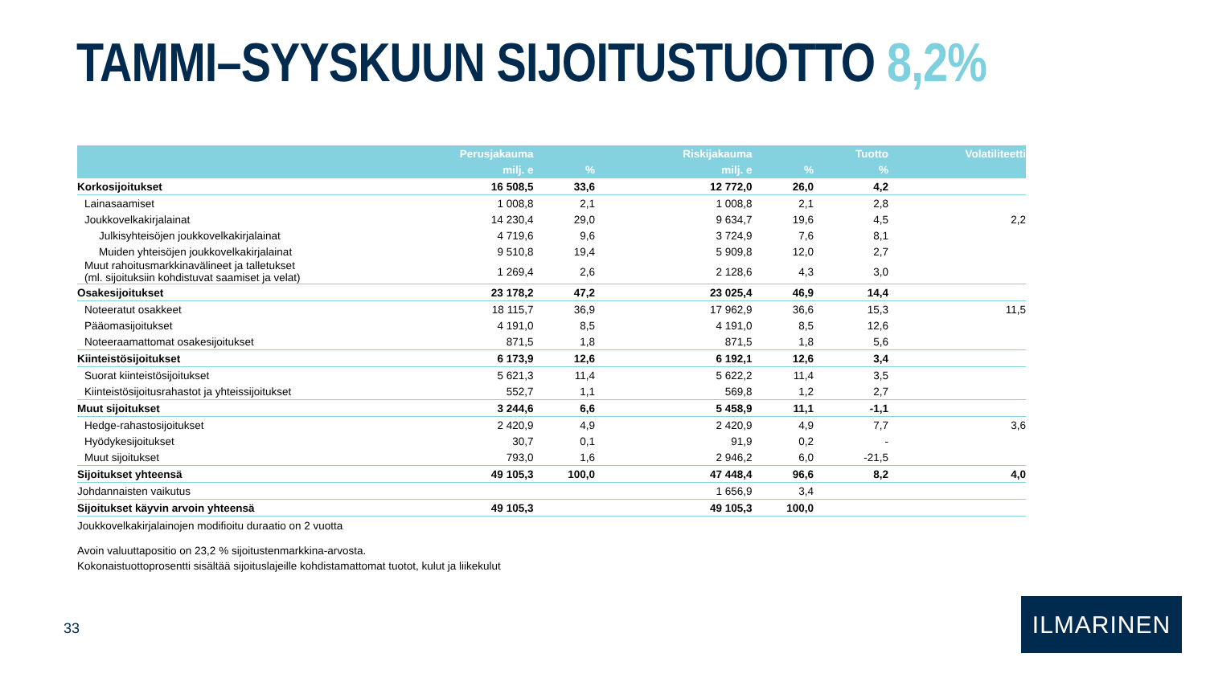TAMMI–SYYSKUUN SIJOITUSTUOTTO 8,2%
| | Perusjakauma | | Riskijakauma | | Tuotto | Volatiliteetti |
| --- | --- | --- | --- | --- | --- | --- |
| | milj. e | % | milj. e | % | % | |
| Korkosijoitukset | 16 508,5 | 33,6 | 12 772,0 | 26,0 | 4,2 | |
| Lainasaamiset | 1 008,8 | 2,1 | 1 008,8 | 2,1 | 2,8 | |
| Joukkovelkakirjalainat | 14 230,4 | 29,0 | 9 634,7 | 19,6 | 4,5 | 2,2 |
| Julkisyhteisöjen joukkovelkakirjalainat | 4 719,6 | 9,6 | 3 724,9 | 7,6 | 8,1 | |
| Muiden yhteisöjen joukkovelkakirjalainat | 9 510,8 | 19,4 | 5 909,8 | 12,0 | 2,7 | |
| Muut rahoitusmarkkinavälineet ja talletukset (ml. sijoituksiin kohdistuvat saamiset ja velat) | 1 269,4 | 2,6 | 2 128,6 | 4,3 | 3,0 | |
| Osakesijoitukset | 23 178,2 | 47,2 | 23 025,4 | 46,9 | 14,4 | |
| Noteeratut osakkeet | 18 115,7 | 36,9 | 17 962,9 | 36,6 | 15,3 | 11,5 |
| Pääomasijoitukset | 4 191,0 | 8,5 | 4 191,0 | 8,5 | 12,6 | |
| Noteeraamattomat osakesijoitukset | 871,5 | 1,8 | 871,5 | 1,8 | 5,6 | |
| Kiinteistösijoitukset | 6 173,9 | 12,6 | 6 192,1 | 12,6 | 3,4 | |
| Suorat kiinteistösijoitukset | 5 621,3 | 11,4 | 5 622,2 | 11,4 | 3,5 | |
| Kiinteistösijoitusrahastot ja yhteissijoitukset | 552,7 | 1,1 | 569,8 | 1,2 | 2,7 | |
| Muut sijoitukset | 3 244,6 | 6,6 | 5 458,9 | 11,1 | -1,1 | |
| Hedge-rahastosijoitukset | 2 420,9 | 4,9 | 2 420,9 | 4,9 | 7,7 | 3,6 |
| Hyödykesijoitukset | 30,7 | 0,1 | 91,9 | 0,2 | - | |
| Muut sijoitukset | 793,0 | 1,6 | 2 946,2 | 6,0 | -21,5 | |
| Sijoitukset yhteensä | 49 105,3 | 100,0 | 47 448,4 | 96,6 | 8,2 | 4,0 |
| Johdannaisten vaikutus | | | 1 656,9 | 3,4 | | |
| Sijoitukset käyvin arvoin yhteensä | 49 105,3 | | 49 105,3 | 100,0 | | |
Joukkovelkakirjalainojen modifioitu duraatio on 2 vuotta
Avoin valuuttapositio on 23,2 % sijoitustenmarkkina-arvosta.
Kokonaistuottoprosentti sisältää sijoituslajeille kohdistamattomat tuotot, kulut ja liikekulut
33
ILMARINEN